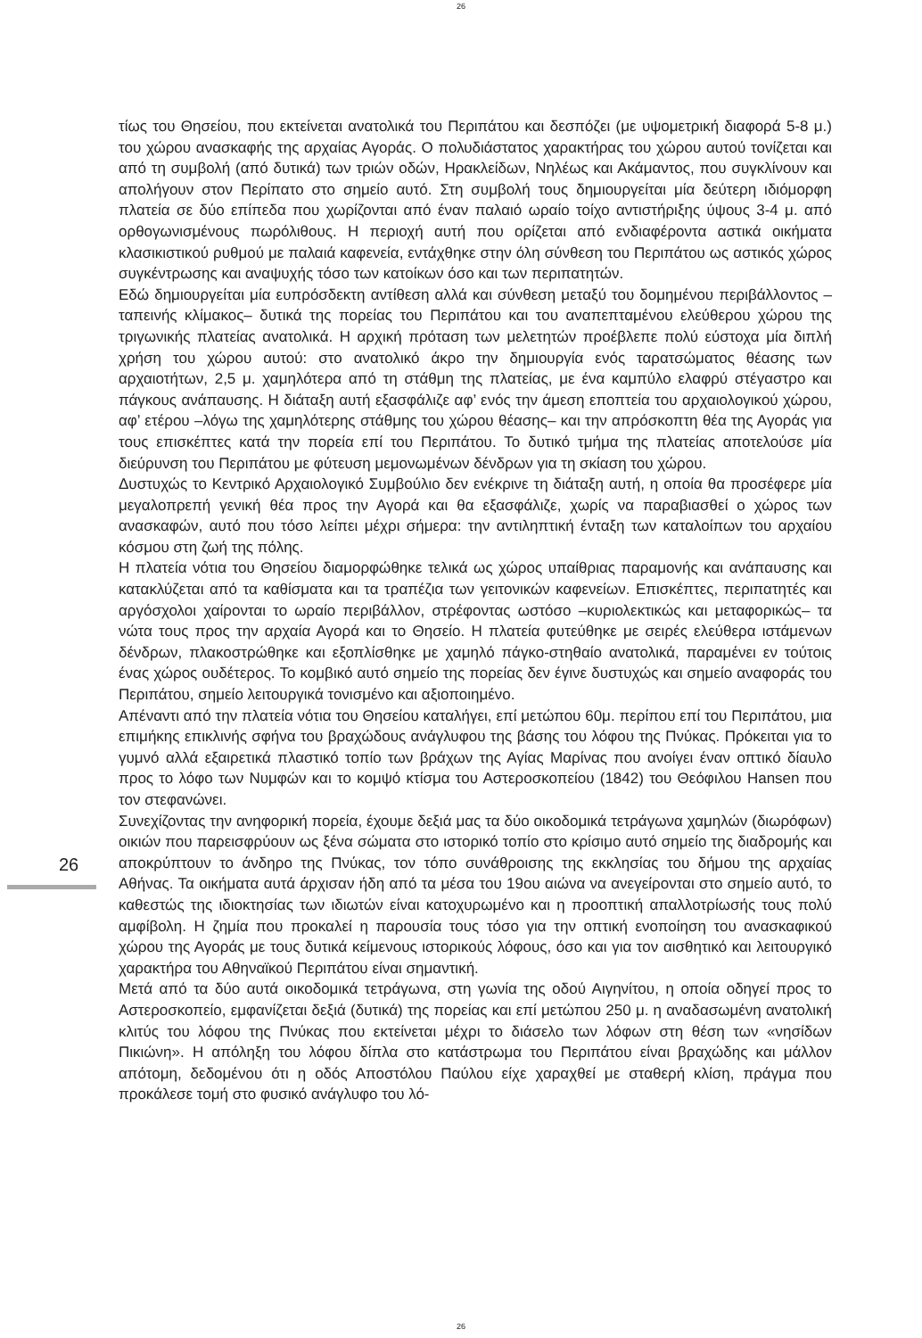26
26
τίως του Θησείου, που εκτείνεται ανατολικά του Περιπάτου και δεσπόζει (με υψομετρική διαφορά 5-8 μ.) του χώρου ανασκαφής της αρχαίας Αγοράς. Ο πολυδιάστατος χαρακτήρας του χώρου αυτού τονίζεται και από τη συμβολή (από δυτικά) των τριών οδών, Ηρακλείδων, Νηλέως και Ακάμαντος, που συγκλίνουν και απολήγουν στον Περίπατο στο σημείο αυτό. Στη συμβολή τους δημιουργείται μία δεύτερη ιδιόμορφη πλατεία σε δύο επίπεδα που χωρίζονται από έναν παλαιό ωραίο τοίχο αντιστήριξης ύψους 3-4 μ. από ορθογωνισμένους πωρόλιθους. Η περιοχή αυτή που ορίζεται από ενδιαφέροντα αστικά οικήματα κλασικιστικού ρυθμού με παλαιά καφενεία, εντάχθηκε στην όλη σύνθεση του Περιπάτου ως αστικός χώρος συγκέντρωσης και αναψυχής τόσο των κατοίκων όσο και των περιπατητών.
Εδώ δημιουργείται μία ευπρόσδεκτη αντίθεση αλλά και σύνθεση μεταξύ του δομημένου περιβάλλοντος –ταπεινής κλίμακος– δυτικά της πορείας του Περιπάτου και του αναπεπταμένου ελεύθερου χώρου της τριγωνικής πλατείας ανατολικά. Η αρχική πρόταση των μελετητών προέβλεπε πολύ εύστοχα μία διπλή χρήση του χώρου αυτού: στο ανατολικό άκρο την δημιουργία ενός ταρατσώματος θέασης των αρχαιοτήτων, 2,5 μ. χαμηλότερα από τη στάθμη της πλατείας, με ένα καμπύλο ελαφρύ στέγαστρο και πάγκους ανάπαυσης. Η διάταξη αυτή εξασφάλιζε αφ’ ενός την άμεση εποπτεία του αρχαιολογικού χώρου, αφ’ ετέρου –λόγω της χαμηλότερης στάθμης του χώρου θέασης– και την απρόσκοπτη θέα της Αγοράς για τους επισκέπτες κατά την πορεία επί του Περιπάτου. Το δυτικό τμήμα της πλατείας αποτελούσε μία διεύρυνση του Περιπάτου με φύτευση μεμονωμένων δένδρων για τη σκίαση του χώρου.
Δυστυχώς το Κεντρικό Αρχαιολογικό Συμβούλιο δεν ενέκρινε τη διάταξη αυτή, η οποία θα προσέφερε μία μεγαλοπρεπή γενική θέα προς την Αγορά και θα εξασφάλιζε, χωρίς να παραβιασθεί ο χώρος των ανασκαφών, αυτό που τόσο λείπει μέχρι σήμερα: την αντιληπτική ένταξη των καταλοίπων του αρχαίου κόσμου στη ζωή της πόλης.
Η πλατεία νότια του Θησείου διαμορφώθηκε τελικά ως χώρος υπαίθριας παραμονής και ανάπαυσης και κατακλύζεται από τα καθίσματα και τα τραπέζια των γειτονικών καφενείων. Επισκέπτες, περιπατητές και αργόσχολοι χαίρονται το ωραίο περιβάλλον, στρέφοντας ωστόσο –κυριολεκτικώς και μεταφορικώς– τα νώτα τους προς την αρχαία Αγορά και το Θησείο. Η πλατεία φυτεύθηκε με σειρές ελεύθερα ιστάμενων δένδρων, πλακοστρώθηκε και εξοπλίσθηκε με χαμηλό πάγκο-στηθαίο ανατολικά, παραμένει εν τούτοις ένας χώρος ουδέτερος. Το κομβικό αυτό σημείο της πορείας δεν έγινε δυστυχώς και σημείο αναφοράς του Περιπάτου, σημείο λειτουργικά τονισμένο και αξιοποιημένο.
Απέναντι από την πλατεία νότια του Θησείου καταλήγει, επί μετώπου 60μ. περίπου επί του Περιπάτου, μια επιμήκης επικλινής σφήνα του βραχώδους ανάγλυφου της βάσης του λόφου της Πνύκας. Πρόκειται για το γυμνό αλλά εξαιρετικά πλαστικό τοπίο των βράχων της Αγίας Μαρίνας που ανοίγει έναν οπτικό δίαυλο προς το λόφο των Νυμφών και το κομψό κτίσμα του Αστεροσκοπείου (1842) του Θεόφιλου Hansen που τον στεφανώνει.
Συνεχίζοντας την ανηφορική πορεία, έχουμε δεξιά μας τα δύο οικοδομικά τετράγωνα χαμηλών (διωρόφων) οικιών που παρεισφρύουν ως ξένα σώματα στο ιστορικό τοπίο στο κρίσιμο αυτό σημείο της διαδρομής και αποκρύπτουν το άνδηρο της Πνύκας, τον τόπο συνάθροισης της εκκλησίας του δήμου της αρχαίας Αθήνας. Τα οικήματα αυτά άρχισαν ήδη από τα μέσα του 19ου αιώνα να ανεγείρονται στο σημείο αυτό, το καθεστώς της ιδιοκτησίας των ιδιωτών είναι κατοχυρωμένο και η προοπτική απαλλοτρίωσής τους πολύ αμφίβολη. Η ζημία που προκαλεί η παρουσία τους τόσο για την οπτική ενοποίηση του ανασκαφικού χώρου της Αγοράς με τους δυτικά κείμενους ιστορικούς λόφους, όσο και για τον αισθητικό και λειτουργικό χαρακτήρα του Αθηναϊκού Περιπάτου είναι σημαντική.
Μετά από τα δύο αυτά οικοδομικά τετράγωνα, στη γωνία της οδού Αιγηνίτου, η οποία οδηγεί προς το Αστεροσκοπείο, εμφανίζεται δεξιά (δυτικά) της πορείας και επί μετώπου 250 μ. η αναδασωμένη ανατολική κλιτύς του λόφου της Πνύκας που εκτείνεται μέχρι το διάσελο των λόφων στη θέση των «νησίδων Πικιώνη». Η απόληξη του λόφου δίπλα στο κατάστρωμα του Περιπάτου είναι βραχώδης και μάλλον απότομη, δεδομένου ότι η οδός Αποστόλου Παύλου είχε χαραχθεί με σταθερή κλίση, πράγμα που προκάλεσε τομή στο φυσικό ανάγλυφο του λό-
26